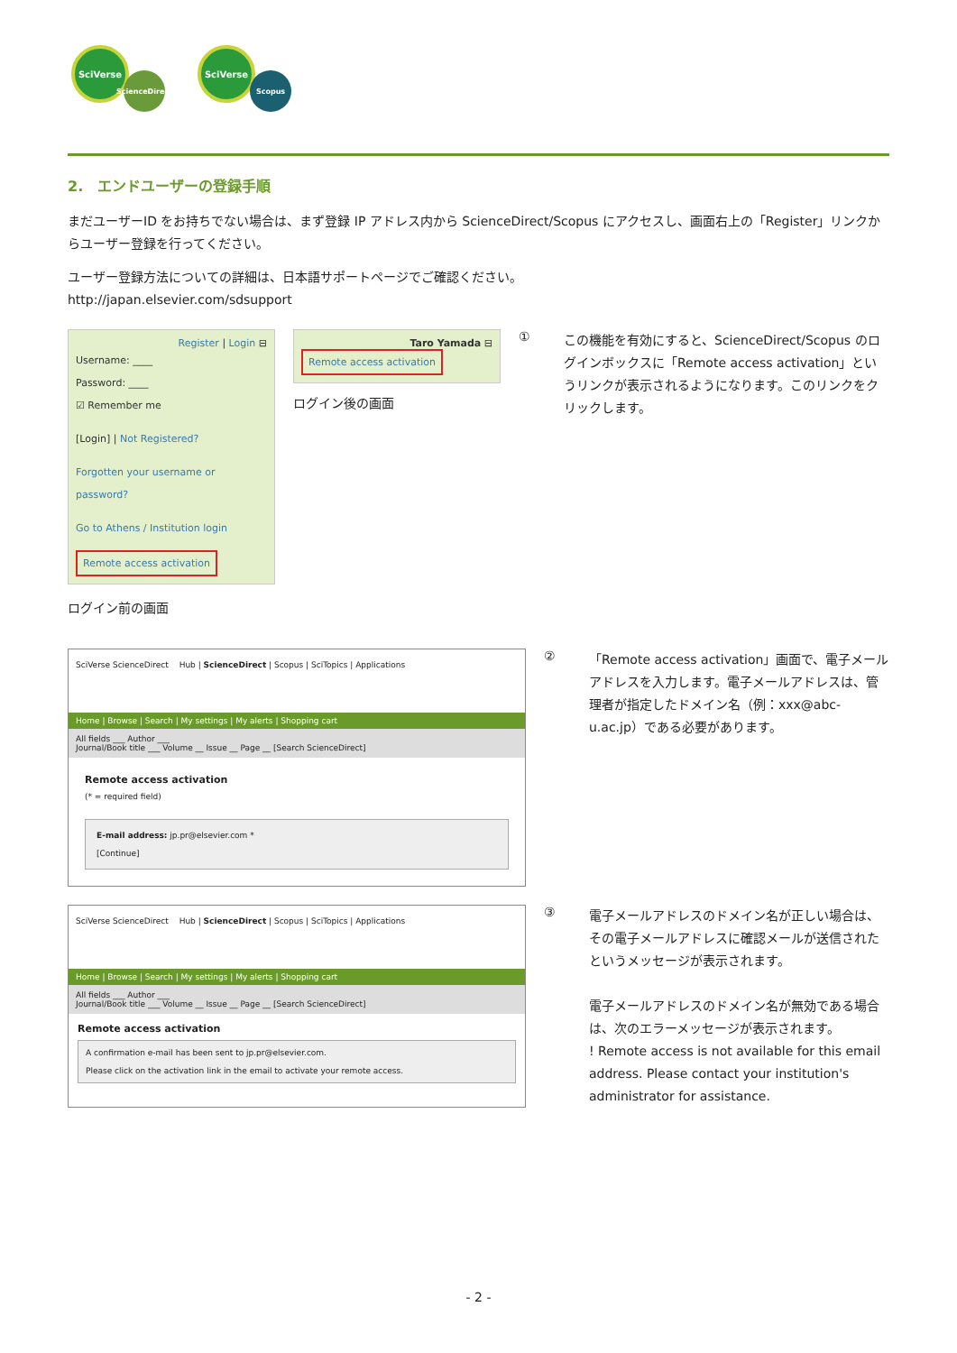SciVerse
ScienceDirect
SciVerse
Scopus
2.　エンドユーザーの登録手順
まだユーザーID をお持ちでない場合は、まず登録 IP アドレス内から ScienceDirect/Scopus にアクセスし、画面右上の「Register」リンクからユーザー登録を行ってください。
ユーザー登録方法についての詳細は、日本語サポートページでご確認ください。
http://japan.elsevier.com/sdsupport
Register | Login ⊟
Username: ____
Password: ____
☑ Remember me
[Login] | Not Registered?
Forgotten your username or password?
Go to Athens / Institution login
Remote access activation
ログイン前の画面
Taro Yamada ⊟
Remote access activation
ログイン後の画面
①
この機能を有効にすると、ScienceDirect/Scopus のログインボックスに「Remote access activation」というリンクが表示されるようになります。このリンクをクリックします。
SciVerse ScienceDirect　 Hub | ScienceDirect | Scopus | SciTopics | Applications
Home | Browse | Search | My settings | My alerts | Shopping cart
All fields ___ Author ___
Journal/Book title ___ Volume __ Issue __ Page __ [Search ScienceDirect]
Remote access activation
(* = required field)
E-mail address: jp.pr@elsevier.com *
[Continue]
②
「Remote access activation」画面で、電子メールアドレスを入力します。電子メールアドレスは、管理者が指定したドメイン名（例：xxx@abc-u.ac.jp）である必要があります。
SciVerse ScienceDirect　 Hub | ScienceDirect | Scopus | SciTopics | Applications
Home | Browse | Search | My settings | My alerts | Shopping cart
All fields ___ Author ___
Journal/Book title ___ Volume __ Issue __ Page __ [Search ScienceDirect]
Remote access activation
A confirmation e-mail has been sent to jp.pr@elsevier.com.
Please click on the activation link in the email to activate your remote access.
③
電子メールアドレスのドメイン名が正しい場合は、その電子メールアドレスに確認メールが送信されたというメッセージが表示されます。
電子メールアドレスのドメイン名が無効である場合は、次のエラーメッセージが表示されます。
! Remote access is not available for this email address. Please contact your institution's administrator for assistance.
- 2 -